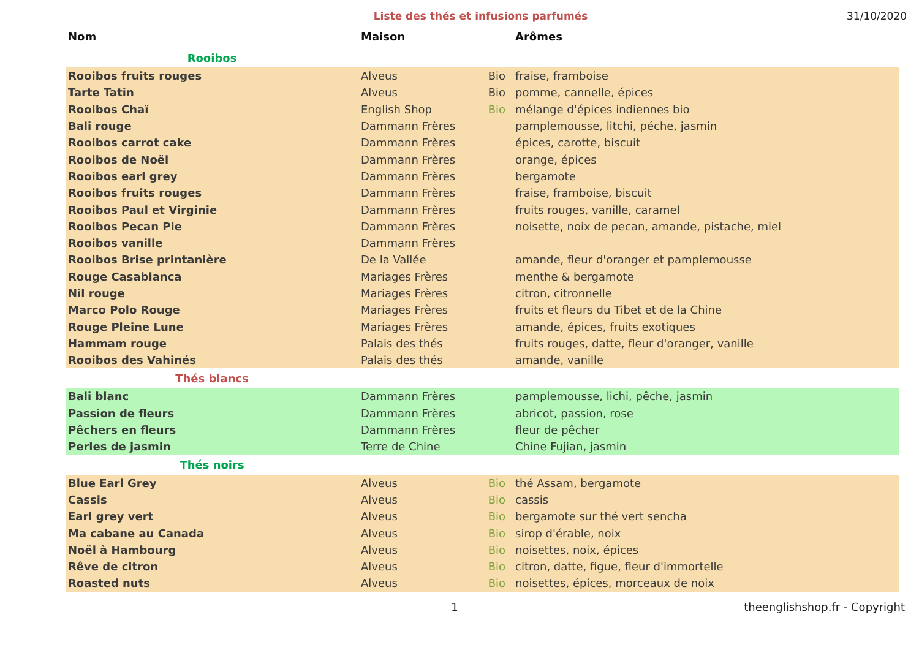Liste des thés et infusions parfumés
31/10/2020
| Nom | Maison | | Arômes |
| --- | --- | --- | --- |
| Rooibos | | | |
| Rooibos fruits rouges | Alveus | Bio | fraise, framboise |
| Tarte Tatin | Alveus | Bio | pomme, cannelle, épices |
| Rooibos Chaï | English Shop | Bio | mélange d'épices indiennes bio |
| Bali rouge | Dammann Frères | | pamplemousse, litchi, péche, jasmin |
| Rooibos carrot cake | Dammann Frères | | épices, carotte, biscuit |
| Rooibos de Noël | Dammann Frères | | orange, épices |
| Rooibos earl grey | Dammann Frères | | bergamote |
| Rooibos fruits rouges | Dammann Frères | | fraise, framboise, biscuit |
| Rooibos Paul et Virginie | Dammann Frères | | fruits rouges, vanille, caramel |
| Rooibos Pecan Pie | Dammann Frères | | noisette, noix de pecan, amande, pistache, miel |
| Rooibos vanille | Dammann Frères | | |
| Rooibos Brise printanière | De la Vallée | | amande, fleur d'oranger et pamplemousse |
| Rouge Casablanca | Mariages Frères | | menthe & bergamote |
| Nil rouge | Mariages Frères | | citron, citronnelle |
| Marco Polo Rouge | Mariages Frères | | fruits et fleurs du Tibet et de la Chine |
| Rouge Pleine Lune | Mariages Frères | | amande, épices, fruits exotiques |
| Hammam rouge | Palais des thés | | fruits rouges, datte, fleur d'oranger, vanille |
| Rooibos des Vahinés | Palais des thés | | amande, vanille |
| Thés blancs | | | |
| Bali blanc | Dammann Frères | | pamplemousse, lichi, pêche, jasmin |
| Passion de fleurs | Dammann Frères | | abricot, passion, rose |
| Pêchers en fleurs | Dammann Frères | | fleur de pêcher |
| Perles de jasmin | Terre de Chine | | Chine Fujian, jasmin |
| Thés noirs | | | |
| Blue Earl Grey | Alveus | Bio | thé Assam, bergamote |
| Cassis | Alveus | Bio | cassis |
| Earl grey vert | Alveus | Bio | bergamote sur thé vert sencha |
| Ma cabane au Canada | Alveus | Bio | sirop d'érable, noix |
| Noël à Hambourg | Alveus | Bio | noisettes, noix, épices |
| Rêve de citron | Alveus | Bio | citron, datte, figue, fleur d'immortelle |
| Roasted nuts | Alveus | Bio | noisettes, épices, morceaux de noix |
1 theenglishshop.fr - Copyright